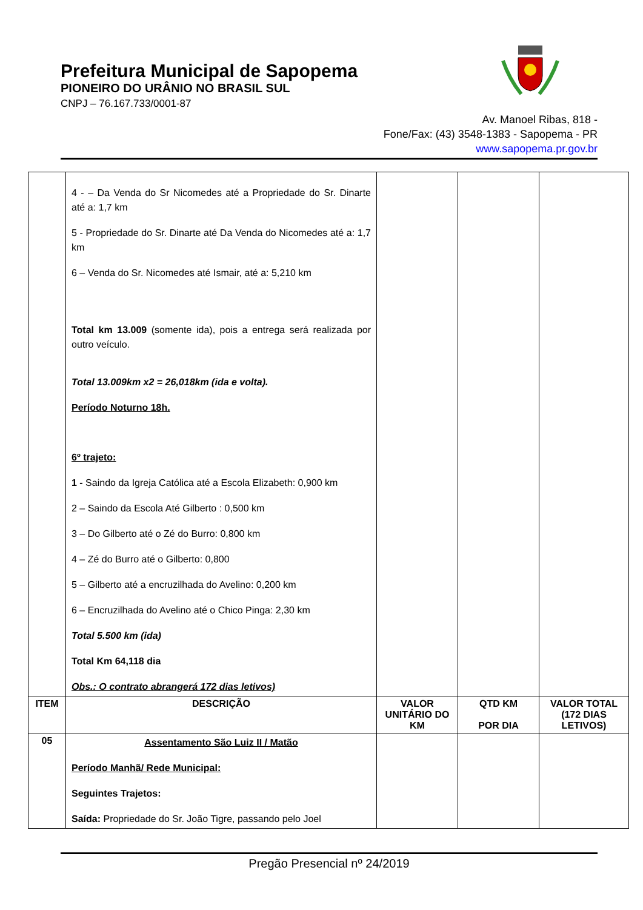Prefeitura Municipal de Sapopema
PIONEIRO DO URÂNIO NO BRASIL SUL
CNPJ – 76.167.733/0001-87
Av. Manoel Ribas, 818 -
Fone/Fax: (43) 3548-1383 - Sapopema - PR
www.sapopema.pr.gov.br
| | 4 - – Da Venda do Sr Nicomedes até a Propriedade do Sr. Dinarte até a: 1,7 km 5 - Propriedade do Sr. Dinarte até Da Venda do Nicomedes até a: 1,7 km 6 – Venda do Sr. Nicomedes até Ismair, até a: 5,210 km Total km 13.009 (somente ida), pois a entrega será realizada por outro veículo. Total 13.009km x2 = 26,018km (ida e volta). Período Noturno 18h. 6º trajeto: 1 - Saindo da Igreja Católica até a Escola Elizabeth: 0,900 km 2 – Saindo da Escola Até Gilberto : 0,500 km 3 – Do Gilberto até o Zé do Burro: 0,800 km 4 – Zé do Burro até o Gilberto: 0,800 5 – Gilberto até a encruzilhada do Avelino: 0,200 km 6 – Encruzilhada do Avelino até o Chico Pinga: 2,30 km Total 5.500 km (ida) Total Km 64,118 dia Obs.: O contrato abrangerá 172 dias letivos) | | | |
| ITEM | DESCRIÇÃO | VALOR UNITÁRIO DO KM | QTD KM POR DIA | VALOR TOTAL (172 DIAS LETIVOS) |
| 05 | Assentamento São Luiz II / Matão Período Manhã/ Rede Municipal: Seguintes Trajetos: Saída: Propriedade do Sr. João Tigre, passando pelo Joel | | | |
Pregão Presencial nº 24/2019